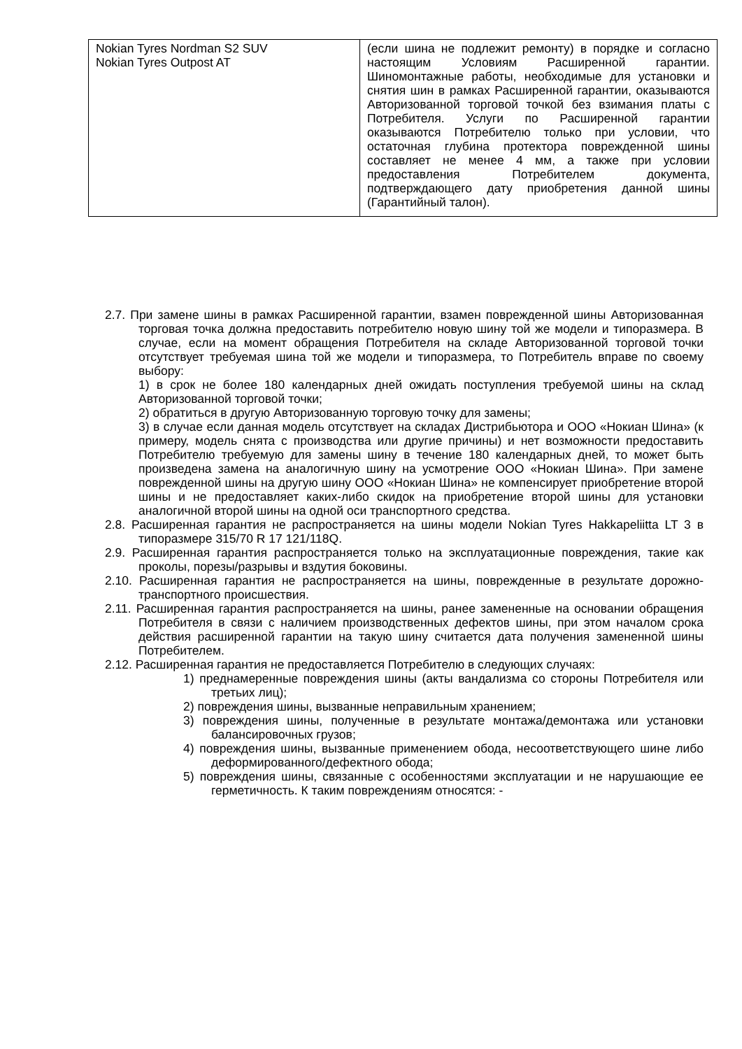| Nokian Tyres Nordman S2 SUV Nokian Tyres Outpost AT | (если шина не подлежит ремонту) в порядке и согласно настоящим Условиям Расширенной гарантии. Шиномонтажные работы, необходимые для установки и снятия шин в рамках Расширенной гарантии, оказываются Авторизованной торговой точкой без взимания платы с Потребителя. Услуги по Расширенной гарантии оказываются Потребителю только при условии, что остаточная глубина протектора поврежденной шины составляет не менее 4 мм, а также при условии предоставления Потребителем документа, подтверждающего дату приобретения данной шины (Гарантийный талон). |
2.7. При замене шины в рамках Расширенной гарантии, взамен поврежденной шины Авторизованная торговая точка должна предоставить потребителю новую шину той же модели и типоразмера. В случае, если на момент обращения Потребителя на складе Авторизованной торговой точки отсутствует требуемая шина той же модели и типоразмера, то Потребитель вправе по своему выбору:
1) в срок не более 180 календарных дней ожидать поступления требуемой шины на склад Авторизованной торговой точки;
2) обратиться в другую Авторизованную торговую точку для замены;
3) в случае если данная модель отсутствует на складах Дистрибьютора и ООО «Нокиан Шина» (к примеру, модель снята с производства или другие причины) и нет возможности предоставить Потребителю требуемую для замены шину в течение 180 календарных дней, то может быть произведена замена на аналогичную шину на усмотрение ООО «Нокиан Шина». При замене поврежденной шины на другую шину ООО «Нокиан Шина» не компенсирует приобретение второй шины и не предоставляет каких-либо скидок на приобретение второй шины для установки аналогичной второй шины на одной оси транспортного средства.
2.8. Расширенная гарантия не распространяется на шины модели Nokian Tyres Hakkapeliitta LT 3 в типоразмере 315/70 R 17 121/118Q.
2.9. Расширенная гарантия распространяется только на эксплуатационные повреждения, такие как проколы, порезы/разрывы и вздутия боковины.
2.10. Расширенная гарантия не распространяется на шины, поврежденные в результате дорожно-транспортного происшествия.
2.11. Расширенная гарантия распространяется на шины, ранее замененные на основании обращения Потребителя в связи с наличием производственных дефектов шины, при этом началом срока действия расширенной гарантии на такую шину считается дата получения замененной шины Потребителем.
2.12. Расширенная гарантия не предоставляется Потребителю в следующих случаях:
1) преднамеренные повреждения шины (акты вандализма со стороны Потребителя или третьих лиц);
2) повреждения шины, вызванные неправильным хранением;
3) повреждения шины, полученные в результате монтажа/демонтажа или установки балансировочных грузов;
4) повреждения шины, вызванные применением обода, несоответствующего шине либо деформированного/дефектного обода;
5) повреждения шины, связанные с особенностями эксплуатации и не нарушающие ее герметичность. К таким повреждениям относятся: -